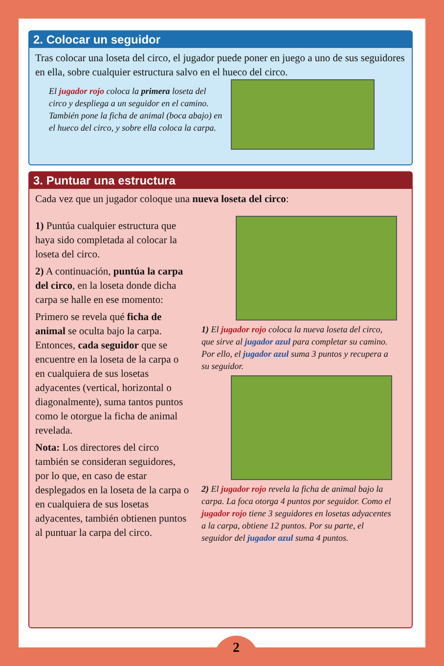2. Colocar un seguidor
Tras colocar una loseta del circo, el jugador puede poner en juego a uno de sus seguidores en ella, sobre cualquier estructura salvo en el hueco del circo.
El jugador rojo coloca la primera loseta del circo y despliega a un seguidor en el camino. También pone la ficha de animal (boca abajo) en el hueco del circo, y sobre ella coloca la carpa.
3. Puntuar una estructura
Cada vez que un jugador coloque una nueva loseta del circo:
1) Puntúa cualquier estructura que haya sido completada al colocar la loseta del circo.
2) A continuación, puntúa la carpa del circo, en la loseta donde dicha carpa se halle en ese momento:
Primero se revela qué ficha de animal se oculta bajo la carpa. Entonces, cada seguidor que se encuentre en la loseta de la carpa o en cualquiera de sus losetas adyacentes (vertical, horizontal o diagonalmente), suma tantos puntos como le otorgue la ficha de animal revelada.
Nota: Los directores del circo también se consideran seguidores, por lo que, en caso de estar desplegados en la loseta de la carpa o en cualquiera de sus losetas adyacentes, también obtienen puntos al puntuar la carpa del circo.
1) El jugador rojo coloca la nueva loseta del circo, que sirve al jugador azul para completar su camino. Por ello, el jugador azul suma 3 puntos y recupera a su seguidor.
2) El jugador rojo revela la ficha de animal bajo la carpa. La foca otorga 4 puntos por seguidor. Como el jugador rojo tiene 3 seguidores en losetas adyacentes a la carpa, obtiene 12 puntos. Por su parte, el seguidor del jugador azul suma 4 puntos.
2